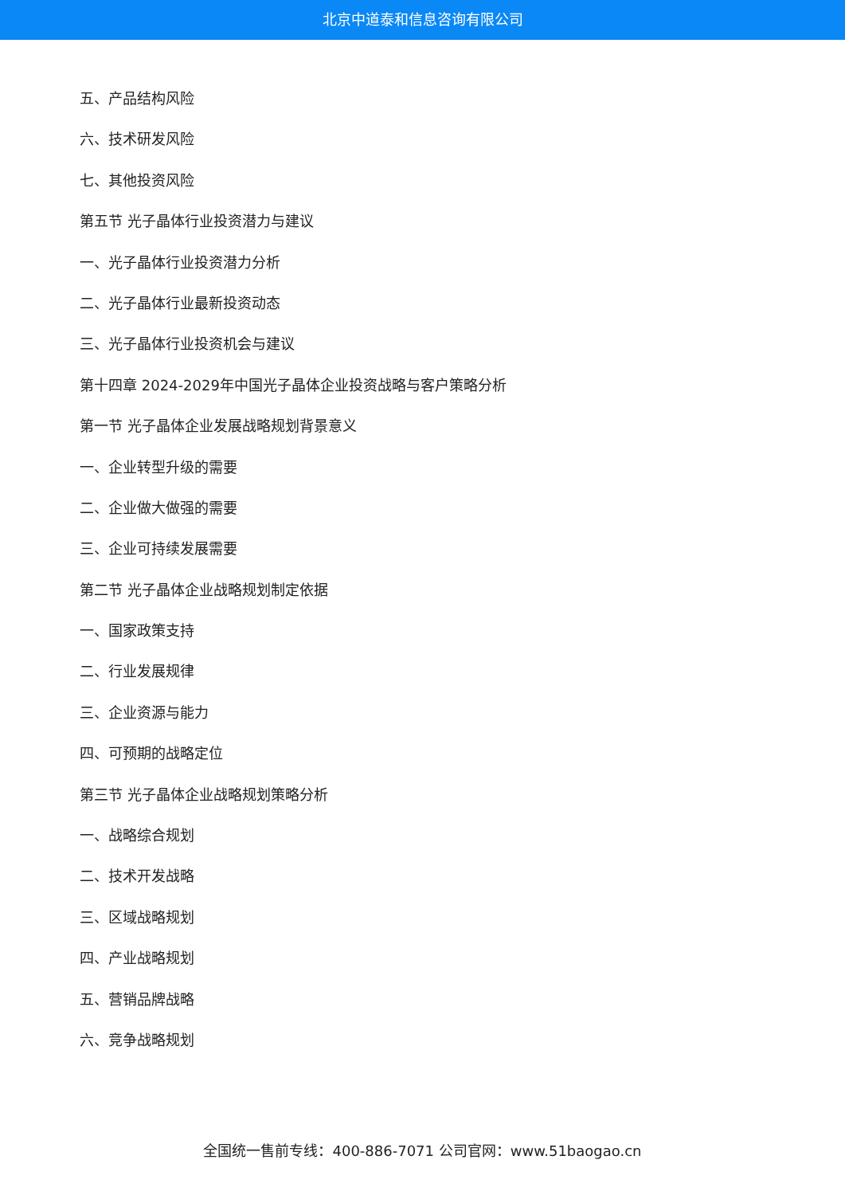北京中道泰和信息咨询有限公司
五、产品结构风险
六、技术研发风险
七、其他投资风险
第五节 光子晶体行业投资潜力与建议
一、光子晶体行业投资潜力分析
二、光子晶体行业最新投资动态
三、光子晶体行业投资机会与建议
第十四章 2024-2029年中国光子晶体企业投资战略与客户策略分析
第一节 光子晶体企业发展战略规划背景意义
一、企业转型升级的需要
二、企业做大做强的需要
三、企业可持续发展需要
第二节 光子晶体企业战略规划制定依据
一、国家政策支持
二、行业发展规律
三、企业资源与能力
四、可预期的战略定位
第三节 光子晶体企业战略规划策略分析
一、战略综合规划
二、技术开发战略
三、区域战略规划
四、产业战略规划
五、营销品牌战略
六、竞争战略规划
全国统一售前专线：400-886-7071 公司官网：www.51baogao.cn